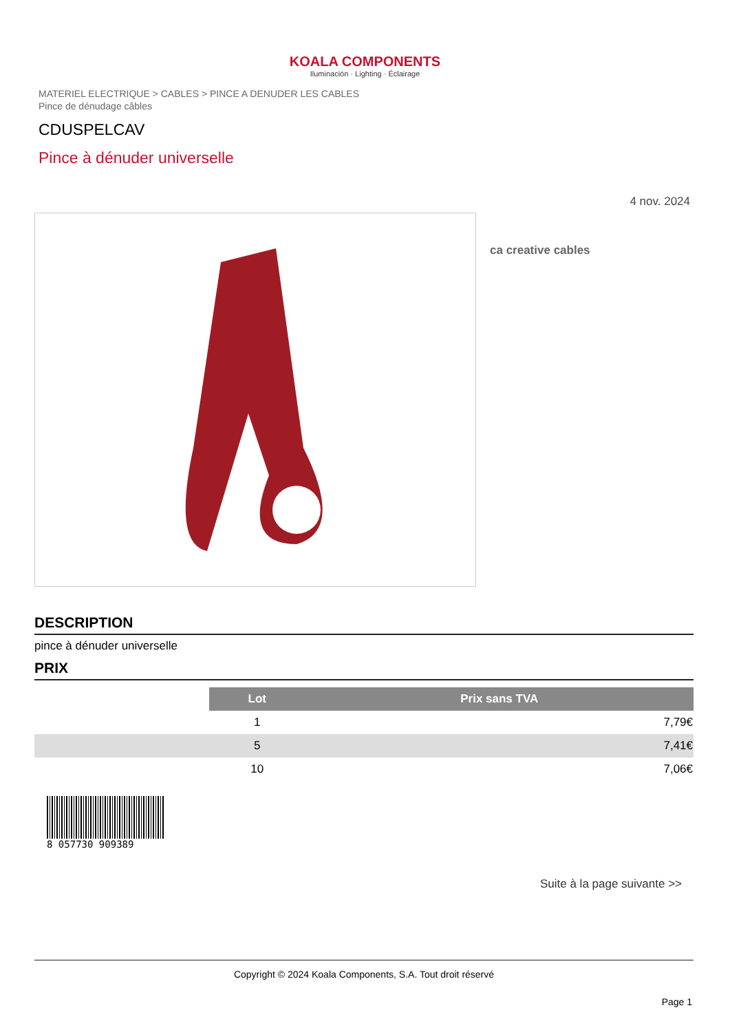KOALA COMPONENTS
Iluminación · Lighting · Éclairage
MATERIEL ELECTRIQUE > CABLES > PINCE A DENUDER LES CABLES
Pince de dénudage câbles
CDUSPELCAV
Pince à dénuder universelle
4 nov. 2024
ca creative cables
DESCRIPTION
pince à dénuder universelle
PRIX
| | Lot | Prix sans TVA |
| | 1 | 7,79€ |
| | 5 | 7,41€ |
| | 10 | 7,06€ |
8 057730 909389
Suite à la page suivante >>
Copyright © 2024 Koala Components, S.A. Tout droit réservé
Page 1